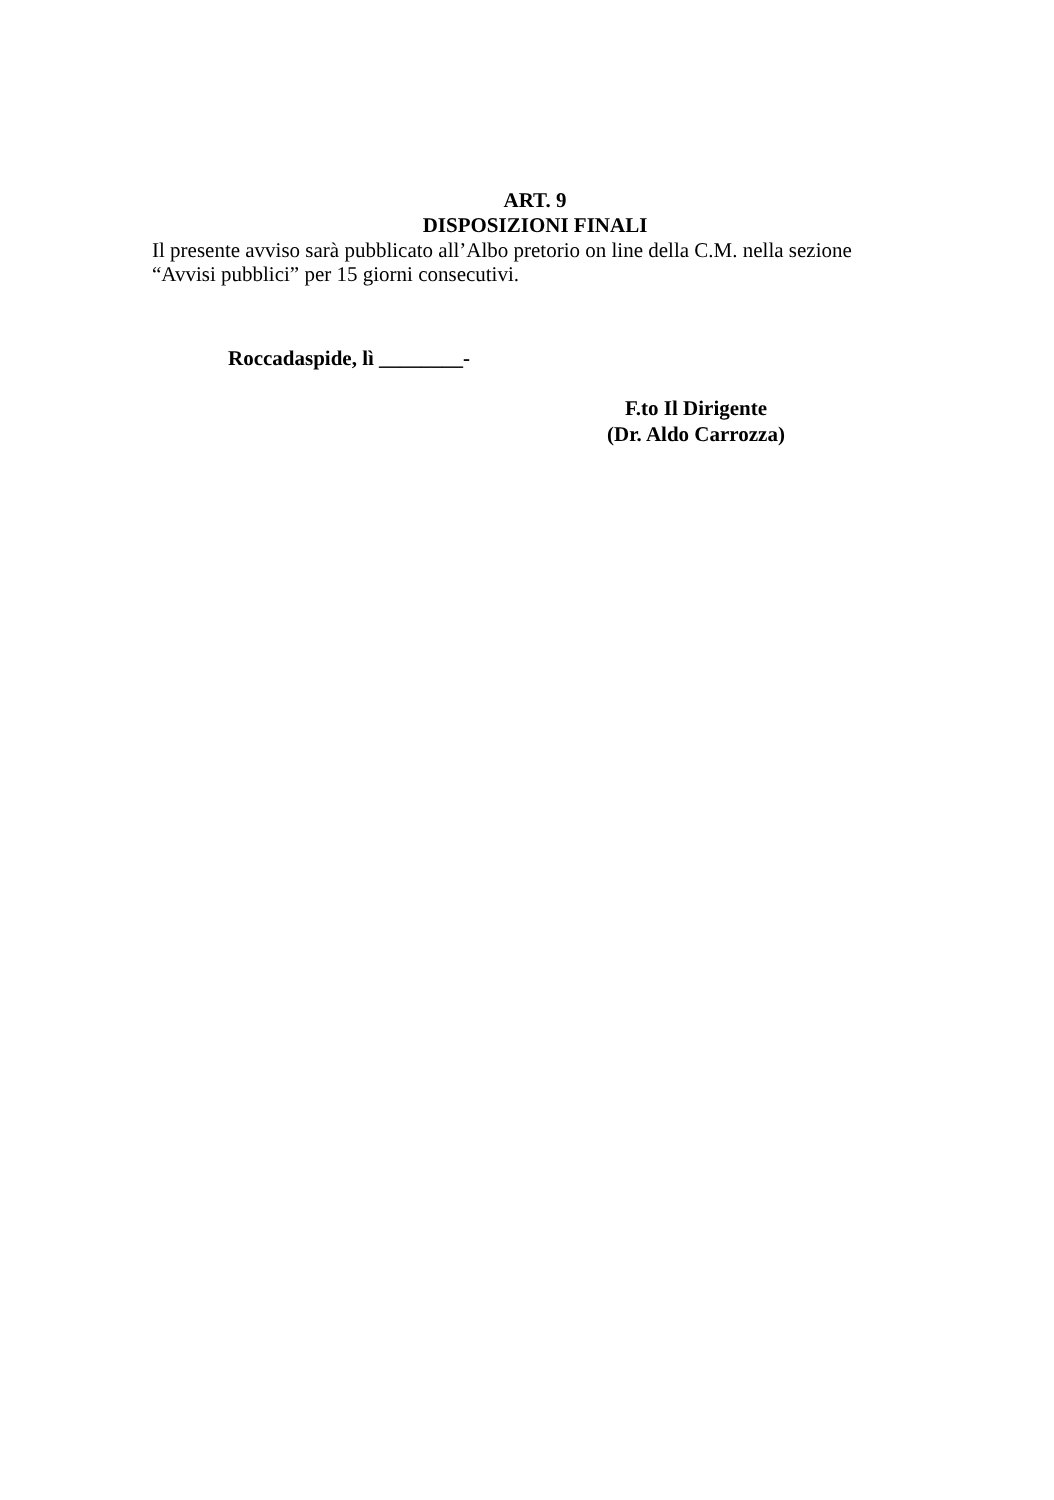ART. 9
DISPOSIZIONI FINALI
Il presente avviso sarà pubblicato all’Albo pretorio on line della C.M. nella sezione
“Avvisi pubblici” per 15 giorni consecutivi.
Roccadaspide, lì ________-
F.to Il Dirigente
(Dr. Aldo Carrozza)